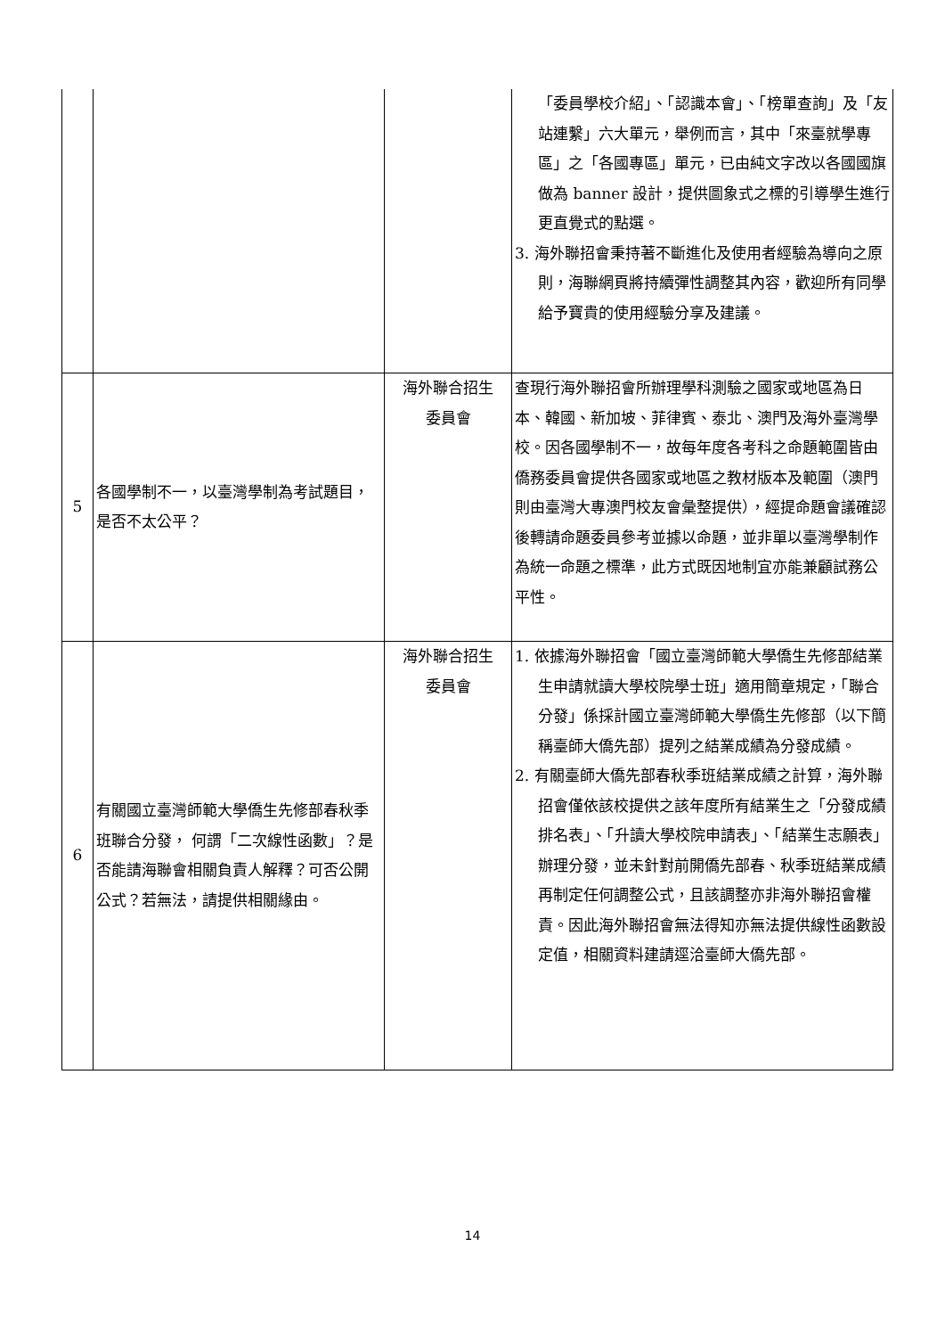| | | | 「委員學校介紹」、「認識本會」、「榜單查詢」及「友站連繫」六大單元，舉例而言，其中「來臺就學專區」之「各國專區」單元，已由純文字改以各國國旗做為 banner 設計，提供圖象式之標的引導學生進行更直覺式的點選。 3. 海外聯招會秉持著不斷進化及使用者經驗為導向之原則，海聯網頁將持續彈性調整其內容，歡迎所有同學給予寶貴的使用經驗分享及建議。 |
| 5 | 各國學制不一，以臺灣學制為考試題目，是否不太公平？ | 海外聯合招生 委員會 | 查現行海外聯招會所辦理學科測驗之國家或地區為日本、韓國、新加坡、菲律賓、泰北、澳門及海外臺灣學校。因各國學制不一，故每年度各考科之命題範圍皆由僑務委員會提供各國家或地區之教材版本及範圍（澳門則由臺灣大專澳門校友會彙整提供），經提命題會議確認後轉請命題委員參考並據以命題，並非單以臺灣學制作為統一命題之標準，此方式既因地制宜亦能兼顧試務公平性。 |
| 6 | 有關國立臺灣師範大學僑生先修部春秋季班聯合分發， 何謂「二次線性函數」？是否能請海聯會相關負責人解釋？可否公開公式？若無法，請提供相關緣由。 | 海外聯合招生 委員會 | 1. 依據海外聯招會「國立臺灣師範大學僑生先修部結業生申請就讀大學校院學士班」適用簡章規定，「聯合分發」係採計國立臺灣師範大學僑生先修部（以下簡稱臺師大僑先部）提列之結業成績為分發成績。 2. 有關臺師大僑先部春秋季班結業成績之計算，海外聯招會僅依該校提供之該年度所有結業生之「分發成績排名表」、「升讀大學校院申請表」、「結業生志願表」辦理分發，並未針對前開僑先部春、秋季班結業成績再制定任何調整公式，且該調整亦非海外聯招會權責。因此海外聯招會無法得知亦無法提供線性函數設定值，相關資料建請逕洽臺師大僑先部。 |
14